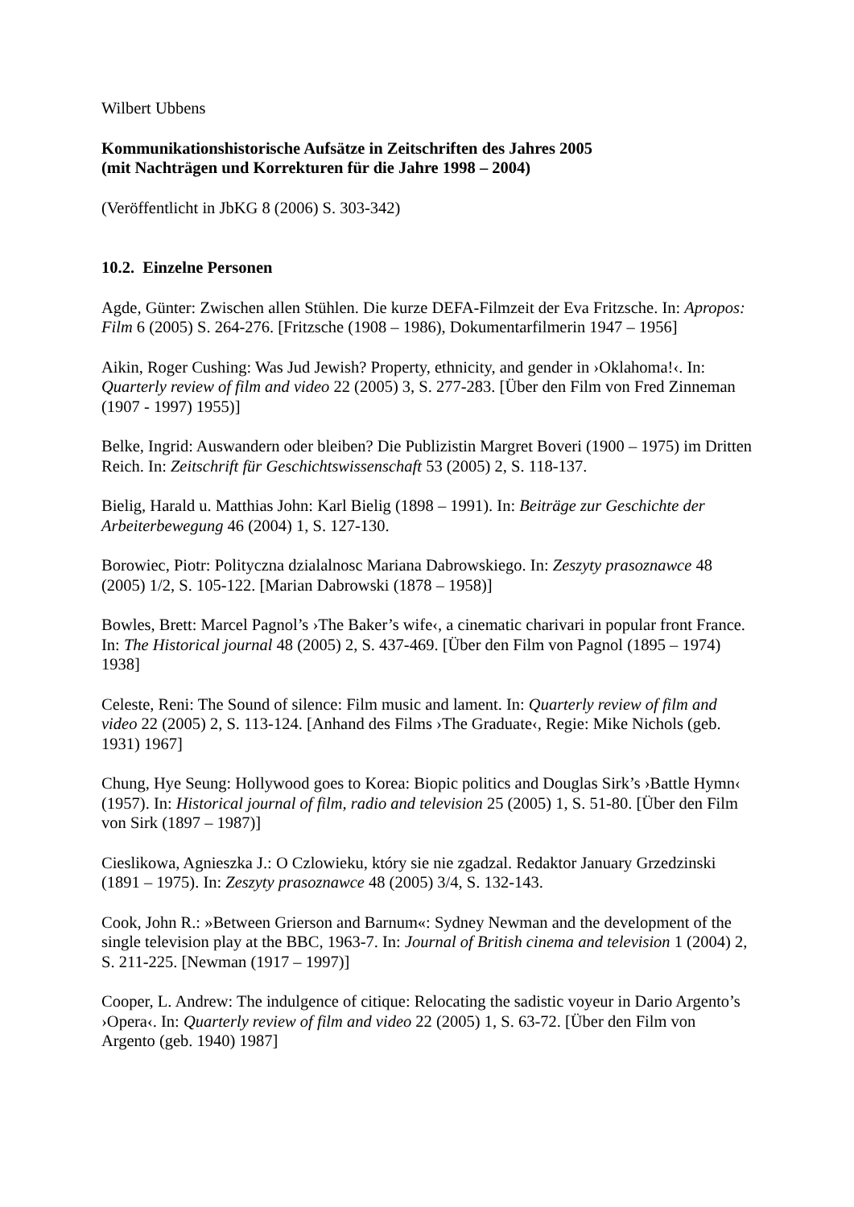Wilbert Ubbens
Kommunikationshistorische Aufsätze in Zeitschriften des Jahres 2005
(mit Nachträgen und Korrekturen für die Jahre 1998 – 2004)
(Veröffentlicht in JbKG 8 (2006) S. 303-342)
10.2. Einzelne Personen
Agde, Günter: Zwischen allen Stühlen. Die kurze DEFA-Filmzeit der Eva Fritzsche. In: Apropos: Film 6 (2005) S. 264-276. [Fritzsche (1908 – 1986), Dokumentarfilmerin 1947 – 1956]
Aikin, Roger Cushing: Was Jud Jewish? Property, ethnicity, and gender in ›Oklahoma!‹. In: Quarterly review of film and video 22 (2005) 3, S. 277-283. [Über den Film von Fred Zinneman (1907 - 1997) 1955)]
Belke, Ingrid: Auswandern oder bleiben? Die Publizistin Margret Boveri (1900 – 1975) im Dritten Reich. In: Zeitschrift für Geschichtswissenschaft 53 (2005) 2, S. 118-137.
Bielig, Harald u. Matthias John: Karl Bielig (1898 – 1991). In: Beiträge zur Geschichte der Arbeiterbewegung 46 (2004) 1, S. 127-130.
Borowiec, Piotr: Polityczna dzialalnosc Mariana Dabrowskiego. In: Zeszyty prasoznawce 48 (2005) 1/2, S. 105-122. [Marian Dabrowski (1878 – 1958)]
Bowles, Brett: Marcel Pagnol’s ›The Baker’s wife‹, a cinematic charivari in popular front France. In: The Historical journal 48 (2005) 2, S. 437-469. [Über den Film von Pagnol (1895 – 1974) 1938]
Celeste, Reni: The Sound of silence: Film music and lament. In: Quarterly review of film and video 22 (2005) 2, S. 113-124. [Anhand des Films ›The Graduate‹, Regie: Mike Nichols (geb. 1931) 1967]
Chung, Hye Seung: Hollywood goes to Korea: Biopic politics and Douglas Sirk’s ›Battle Hymn‹ (1957). In: Historical journal of film, radio and television 25 (2005) 1, S. 51-80. [Über den Film von Sirk (1897 – 1987)]
Cieslikowa, Agnieszka J.: O Czlowieku, który sie nie zgadzal. Redaktor January Grzedzinski (1891 – 1975). In: Zeszyty prasoznawce 48 (2005) 3/4, S. 132-143.
Cook, John R.: »Between Grierson and Barnum«: Sydney Newman and the development of the single television play at the BBC, 1963-7. In: Journal of British cinema and television 1 (2004) 2, S. 211-225. [Newman (1917 – 1997)]
Cooper, L. Andrew: The indulgence of citique: Relocating the sadistic voyeur in Dario Argento’s ›Opera‹. In: Quarterly review of film and video 22 (2005) 1, S. 63-72. [Über den Film von Argento (geb. 1940) 1987]